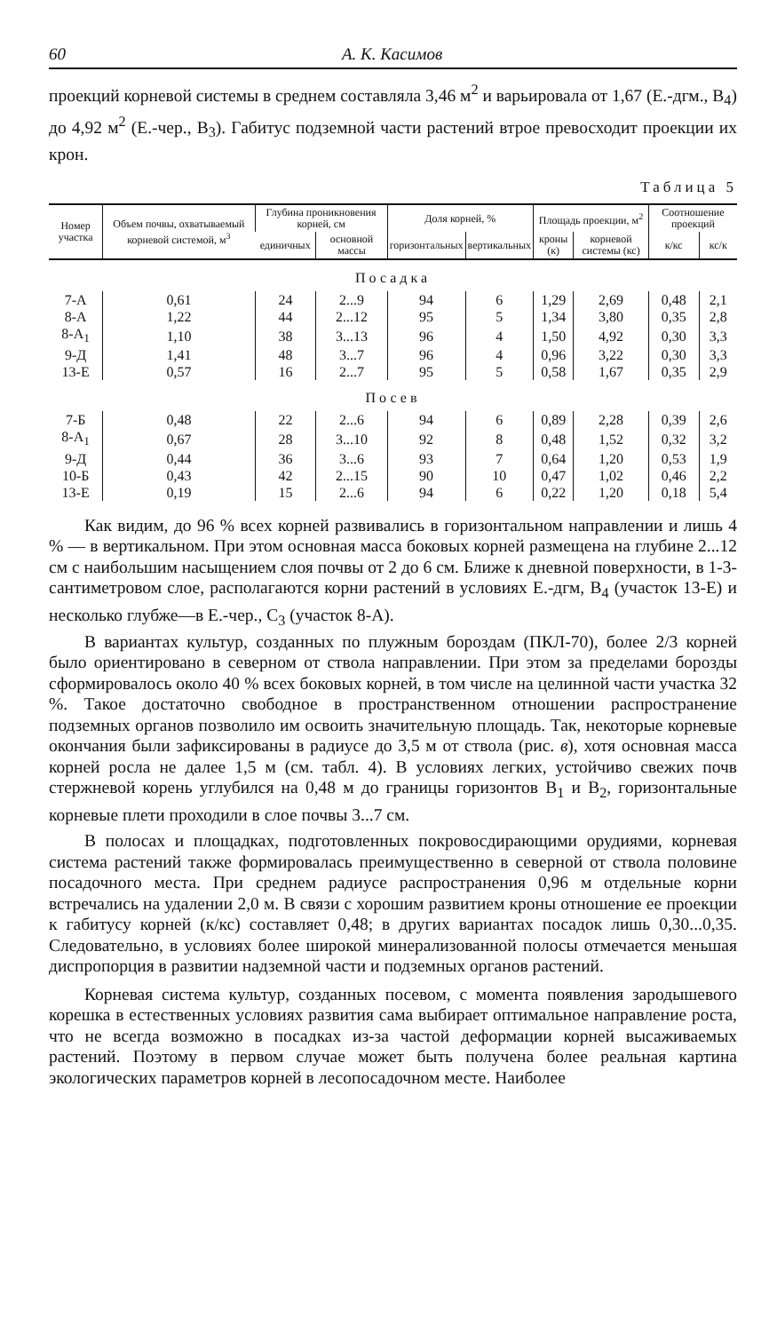60 А. К. Касимов
проекций корневой системы в среднем составляла 3,46 м<sup>2</sup> и варьировала от 1,67 (Е.-дгм., В<sub>4</sub>) до 4,92 м<sup>2</sup> (Е.-чер., В<sub>3</sub>). Габитус подземной части растений втрое превосходит проекции их крон.
Таблица 5
| Номер участка | Объем почвы, охватываемый корневой системой, м<sup>3</sup> | Глубина проникновения корней, см | | Доля корней, % | | Площадь проекции, м<sup>2</sup> | | Соотношение проекций | |
| --- | --- | --- | --- | --- | --- | --- | --- | --- | --- |
| | | единичных | основной массы | горизонтальных | вертикальных | кроны (к) | корневой системы (кс) | к/кс | кс/к |
| Посадка | | | | | | | | | |
| 7-А | 0,61 | 24 | 2...9 | 94 | 6 | 1,29 | 2,69 | 0,48 | 2,1 |
| 8-А | 1,22 | 44 | 2...12 | 95 | 5 | 1,34 | 3,80 | 0,35 | 2,8 |
| 8-А<sub>1</sub> | 1,10 | 38 | 3...13 | 96 | 4 | 1,50 | 4,92 | 0,30 | 3,3 |
| 9-Д | 1,41 | 48 | 3...7 | 96 | 4 | 0,96 | 3,22 | 0,30 | 3,3 |
| 13-Е | 0,57 | 16 | 2...7 | 95 | 5 | 0,58 | 1,67 | 0,35 | 2,9 |
| Посев | | | | | | | | | |
| 7-Б | 0,48 | 22 | 2...6 | 94 | 6 | 0,89 | 2,28 | 0,39 | 2,6 |
| 8-А<sub>1</sub> | 0,67 | 28 | 3...10 | 92 | 8 | 0,48 | 1,52 | 0,32 | 3,2 |
| 9-Д | 0,44 | 36 | 3...6 | 93 | 7 | 0,64 | 1,20 | 0,53 | 1,9 |
| 10-Б | 0,43 | 42 | 2...15 | 90 | 10 | 0,47 | 1,02 | 0,46 | 2,2 |
| 13-Е | 0,19 | 15 | 2...6 | 94 | 6 | 0,22 | 1,20 | 0,18 | 5,4 |
Как видим, до 96 % всех корней развивались в горизонтальном направлении и лишь 4 % — в вертикальном. При этом основная масса боковых корней размещена на глубине 2...12 см с наибольшим насыщением слоя почвы от 2 до 6 см. Ближе к дневной поверхности, в 1-3-сантиметровом слое, располагаются корни растений в условиях Е.-дгм, В<sub>4</sub> (участок 13-Е) и несколько глубже—в Е.-чер., С<sub>3</sub> (участок 8-А).
В вариантах культур, созданных по плужным бороздам (ПКЛ-70), более 2/3 корней было ориентировано в северном от ствола направлении. При этом за пределами борозды сформировалось около 40 % всех боковых корней, в том числе на целинной части участка 32 %. Такое достаточно свободное в пространственном отношении распространение подземных органов позволило им освоить значительную площадь. Так, некоторые корневые окончания были зафиксированы в радиусе до 3,5 м от ствола (рис. в), хотя основная масса корней росла не далее 1,5 м (см. табл. 4). В условиях легких, устойчиво свежих почв стержневой корень углубился на 0,48 м до границы горизонтов В<sub>1</sub> и В<sub>2</sub>, горизонтальные корневые плети проходили в слое почвы 3...7 см.
В полосах и площадках, подготовленных покровосдирающими орудиями, корневая система растений также формировалась преимущественно в северной от ствола половине посадочного места. При среднем радиусе распространения 0,96 м отдельные корни встречались на удалении 2,0 м. В связи с хорошим развитием кроны отношение ее проекции к габитусу корней (к/кс) составляет 0,48; в других вариантах посадок лишь 0,30...0,35. Следовательно, в условиях более широкой минерализованной полосы отмечается меньшая диспропорция в развитии надземной части и подземных органов растений.
Корневая система культур, созданных посевом, с момента появления зародышевого корешка в естественных условиях развития сама выбирает оптимальное направление роста, что не всегда возможно в посадках из-за частой деформации корней высаживаемых растений. Поэтому в первом случае может быть получена более реальная картина экологических параметров корней в лесопосадочном месте. Наиболее